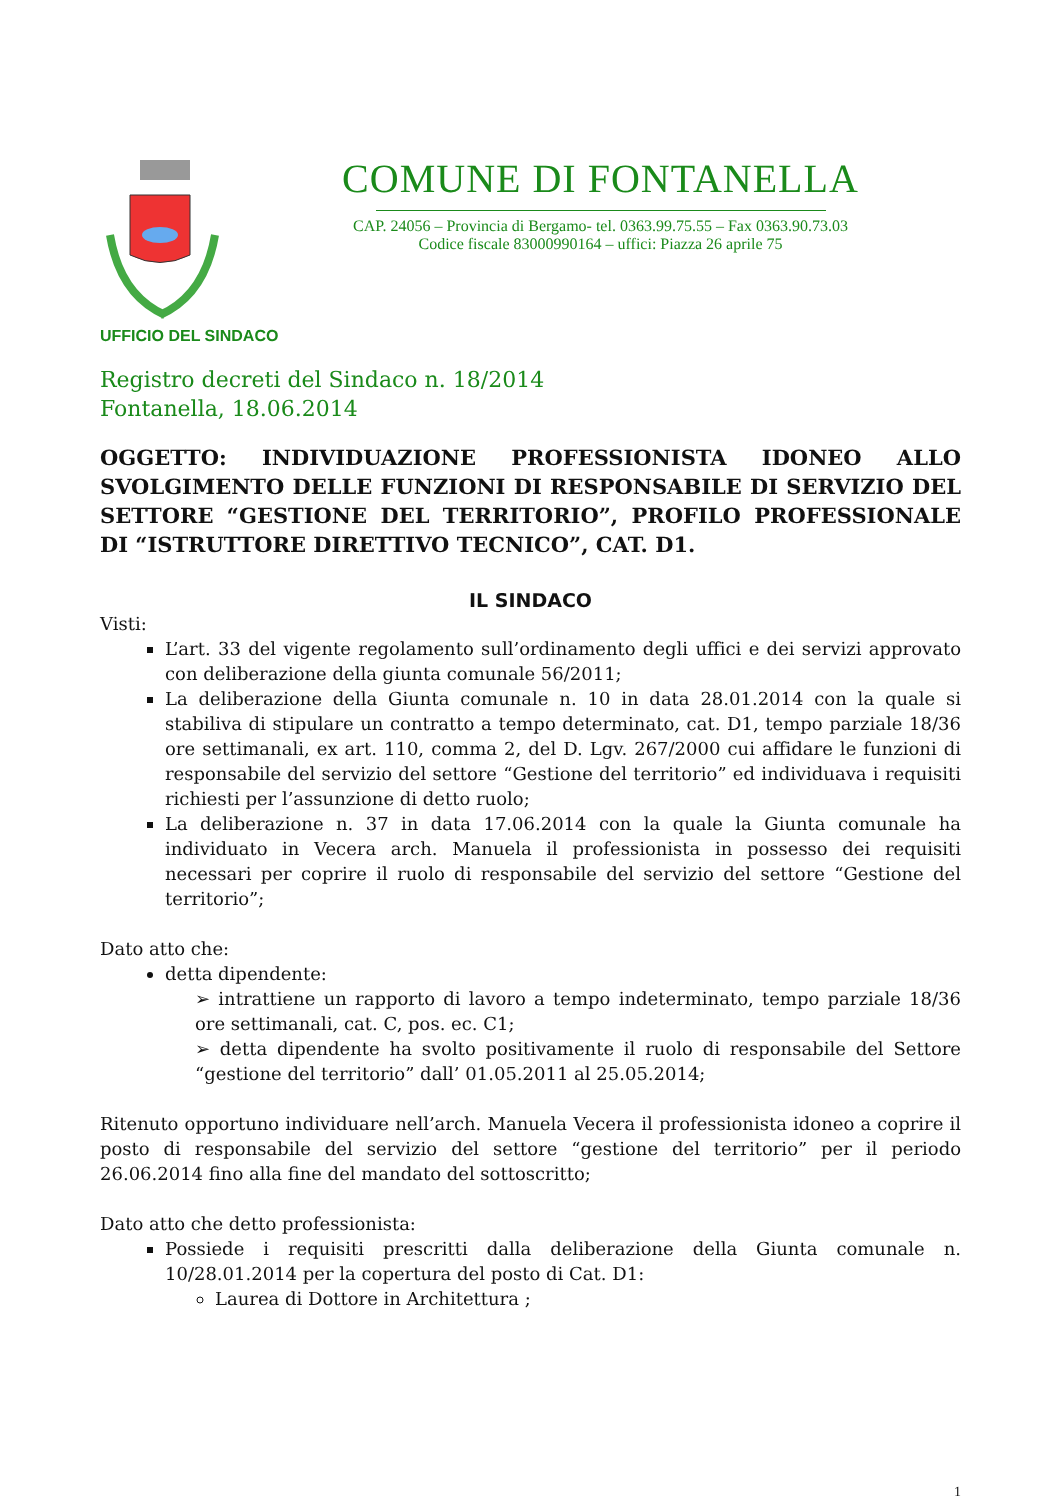COMUNE DI FONTANELLA
CAP. 24056 – Provincia di Bergamo- tel. 0363.99.75.55 – Fax 0363.90.73.03
Codice fiscale 83000990164 – uffici: Piazza 26 aprile 75
UFFICIO DEL SINDACO
Registro decreti del Sindaco n. 18/2014
Fontanella, 18.06.2014
OGGETTO: INDIVIDUAZIONE PROFESSIONISTA IDONEO ALLO SVOLGIMENTO DELLE FUNZIONI DI RESPONSABILE DI SERVIZIO DEL SETTORE “GESTIONE DEL TERRITORIO”, PROFILO PROFESSIONALE DI “ISTRUTTORE DIRETTIVO TECNICO”, CAT. D1.
IL SINDACO
Visti:
L’art. 33 del vigente regolamento sull’ordinamento degli uffici e dei servizi approvato con deliberazione della giunta comunale 56/2011;
La deliberazione della Giunta comunale n. 10 in data 28.01.2014 con la quale si stabiliva di stipulare un contratto a tempo determinato, cat. D1, tempo parziale 18/36 ore settimanali, ex art. 110, comma 2, del D. Lgv. 267/2000 cui affidare le funzioni di responsabile del servizio del settore “Gestione del territorio” ed individuava i requisiti richiesti per l’assunzione di detto ruolo;
La deliberazione n. 37 in data 17.06.2014 con la quale la Giunta comunale ha individuato in Vecera arch. Manuela il professionista in possesso dei requisiti necessari per coprire il ruolo di responsabile del servizio del settore “Gestione del territorio”;
Dato atto che:
detta dipendente:
➢ intrattiene un rapporto di lavoro a tempo indeterminato, tempo parziale 18/36 ore settimanali, cat. C, pos. ec. C1;
➢ detta dipendente ha svolto positivamente il ruolo di responsabile del Settore “gestione del territorio” dall’ 01.05.2011 al 25.05.2014;
Ritenuto opportuno individuare nell’arch. Manuela Vecera il professionista idoneo a coprire il posto di responsabile del servizio del settore “gestione del territorio” per il periodo 26.06.2014 fino alla fine del mandato del sottoscritto;
Dato atto che detto professionista:
Possiede i requisiti prescritti dalla deliberazione della Giunta comunale n. 10/28.01.2014 per la copertura del posto di Cat. D1:
Laurea di Dottore in Architettura ;
1